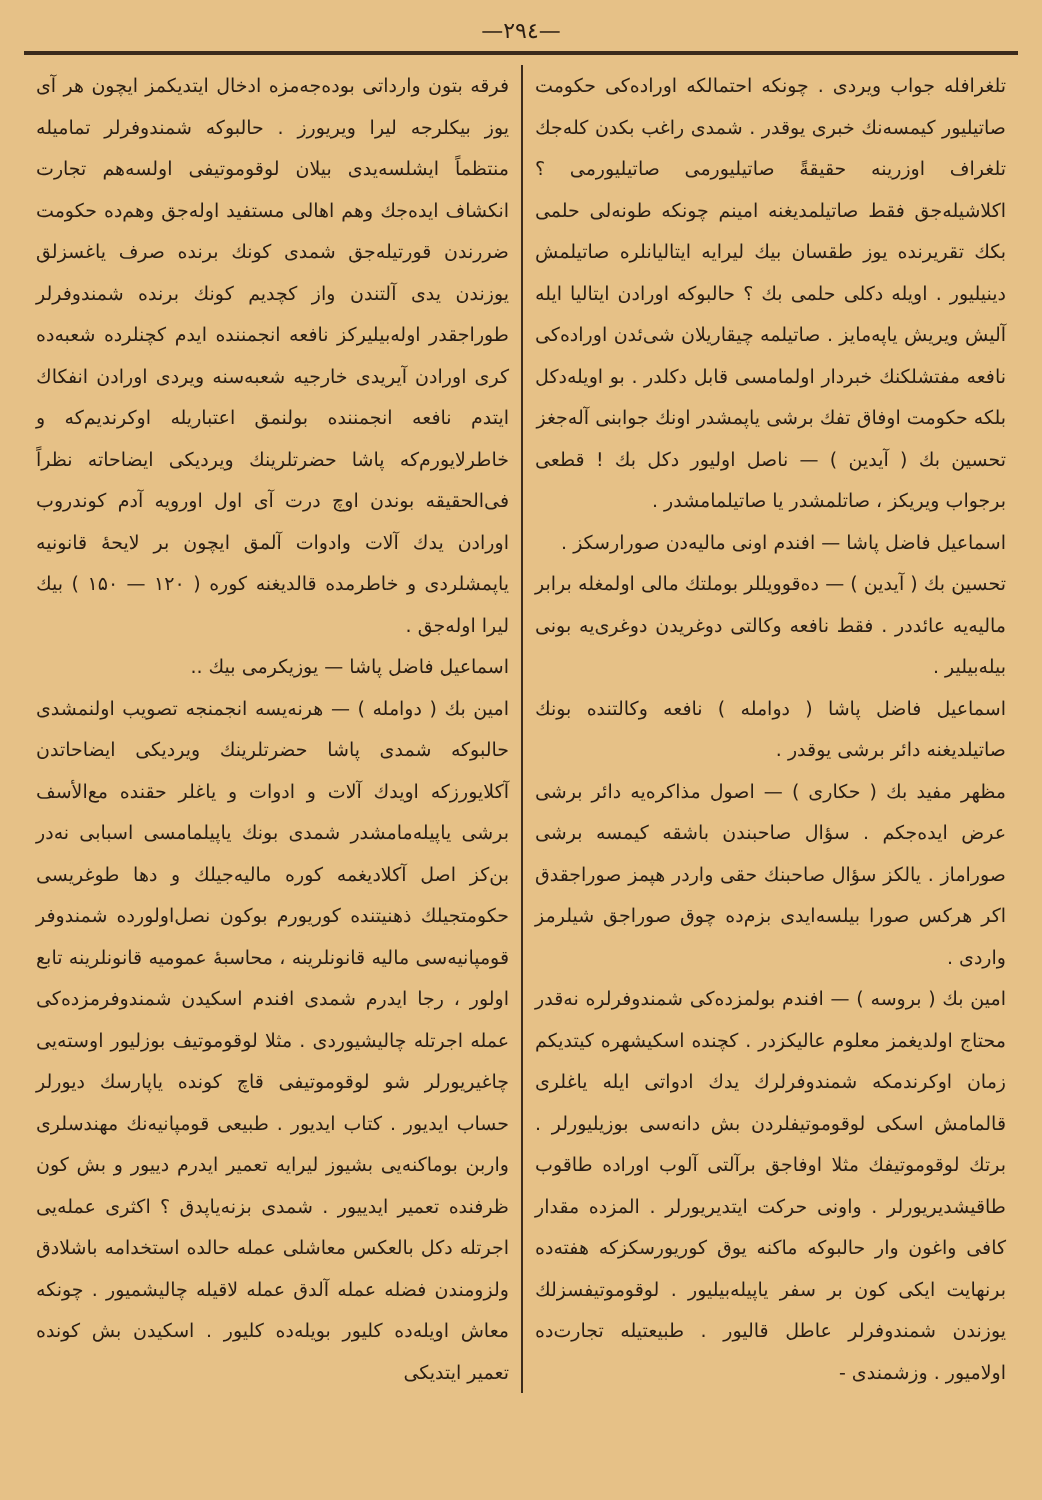—۲۹٤—
تلغرافله جواب ویردی . چونکه احتمالکه اوراده‌کی حکومت صاتیلیور کیمسه‌نك خبری یوقدر . شمدی راغب بکدن کله‌جك تلغراف اوزرینه حقیقةً صاتیلیورمی صاتیلیورمی ؟ اکلاشیله‌جق فقط صاتیلمدیغنه امینم چونکه طونه‌لی حلمی بکك تقریرنده یوز طقسان بیك لیرایه ایتالیانلره صاتیلمش دینیلیور . اویله دکلی حلمی بك ؟ حالبوکه اورادن ایتالیا ایله آلیش ویریش یاپه‌مایز . صاتیلمه چیقاریلان شی‌ئدن اوراده‌کی نافعه مفتشلکنك خبردار اولمامسی قابل دکلدر . بو اویله‌دکل بلکه حکومت اوفاق تفك برشی یاپمشدر اونك جوابنی آله‌جغز
تحسین بك ( آیدین ) — ناصل اولیور دکل بك ! قطعی برجواب ویریکز ، صاتلمشدر یا صاتیلمامشدر .
اسماعیل فاضل پاشا — افندم اونی مالیه‌دن صورارسکز .
تحسین بك ( آیدین ) — ده‌قوویللر بوملتك مالی اولمغله برابر مالیه‌یه عائددر . فقط نافعه وکالتی دوغریدن دوغری‌یه بونی بیله‌بیلیر .
اسماعیل فاضل پاشا ( دوامله ) نافعه وکالتنده بونك صاتیلدیغنه دائر برشی یوقدر .
مظهر مفید بك ( حکاری ) — اصول مذاکره‌یه دائر برشی عرض ایده‌جکم . سؤال صاحبندن باشقه کیمسه برشی صوراماز . یالکز سؤال صاحبنك حقی واردر هپمز صوراجقدق اکر هرکس صورا بیلسه‌ایدی بزم‌ده چوق صوراجق شیلرمز واردی .
امین بك ( بروسه ) — افندم بولمزده‌کی شمندوفرلره نه‌قدر محتاج اولدیغمز معلوم عالیکزدر . کچنده اسکیشهره کیتدیکم زمان اوکرندمکه شمندوفرلرك یدك ادواتی ایله یاغلری قالمامش اسکی لوقوموتیفلردن بش دانه‌سی بوزیلیورلر . برتك لوقوموتیفك مثلا اوفاجق برآلتی آلوب اوراده طاقوب طاقیشدیریورلر . واونی حرکت ایتدیریورلر . المزده مقدار کافی واغون وار حالبوکه ماکنه یوق کوریورسکزکه هفته‌ده برنهایت ایکی کون بر سفر یاپیله‌بیلیور . لوقوموتیفسزلك یوزندن شمندوفرلر عاطل قالیور . طبیعتیله تجارت‌ده اولامیور . وزشمندی -
فرقه بتون وارداتی بوده‌جه‌مزه ادخال ایتدیکمز ایچون هر آی یوز بیکلرجه لیرا ویریورز . حالبوکه شمندوفرلر تمامیله منتظماً ایشلسه‌یدی بیلان لوقوموتیفی اولسه‌هم تجارت انکشاف ایده‌جك وهم اهالی مستفید اوله‌جق وهم‌ده حکومت ضررندن قورتیله‌جق شمدی کونك برنده صرف یاغسزلق یوزندن یدی آلتندن واز کچدیم کونك برنده شمندوفرلر طوراجقدر اوله‌بیلیرکز نافعه انجمننده ایدم کچنلرده شعبه‌ده کری اورادن آیریدی خارجیه شعبه‌سنه ویردی اورادن انفکاك ایتدم نافعه انجمننده بولنمق اعتباریله اوکرندیم‌که و خاطرلایورم‌که پاشا حضرتلرینك ویردیکی ایضاحاته نظراً فی‌الحقیقه بوندن اوچ درت آی اول اورویه آدم کوندروب اورادن یدك آلات وادوات آلمق ایچون بر لایحهٔ قانونیه یاپمشلردی و خاطرمده قالدیغنه کوره ( ۱۲۰ — ۱۵۰ ) بیك لیرا اوله‌جق .
اسماعیل فاضل پاشا — یوزیکرمی بیك ..
امین بك ( دوامله ) — هرنه‌یسه انجمنجه تصویب اولنمشدی حالبوکه شمدی پاشا حضرتلرینك ویردیکی ایضاحاتدن آکلایورزکه اویدك آلات و ادوات و یاغلر حقنده مع‌الأسف برشی یاپیله‌مامشدر شمدی بونك یاپیلمامسی اسبابی نه‌در بن‌کز اصل آکلادیغمه کوره مالیه‌جیلك و دها طوغریسی حکومتجیلك ذهنیتنده کوریورم بوکون نصل‌اولورده شمندوفر قومپانیه‌سی مالیه قانونلرینه ، محاسبهٔ عمومیه قانونلرینه تابع اولور ، رجا ایدرم شمدی افندم اسکیدن شمندوفرمزده‌کی عمله اجرتله چالیشیوردی . مثلا لوقوموتیف بوزلیور اوسته‌یی چاغیریورلر شو لوقوموتیفی قاچ کونده یاپارسك دیورلر حساب ایدیور . کتاب ایدیور . طبیعی قومپانیه‌نك مهندسلری واربن بوماکنه‌یی بشیوز لیرایه تعمیر ایدرم دییور و بش کون ظرفنده تعمیر ایدییور . شمدی بزنه‌یاپدق ؟ اکثری عمله‌یی اجرتله دکل بالعکس معاشلی عمله حالده استخدامه باشلادق ولزومندن فضله عمله آلدق عمله لاقیله چالیشمیور . چونکه معاش اویله‌ده کلیور بویله‌ده کلیور . اسکیدن بش کونده تعمیر ایتدیکی